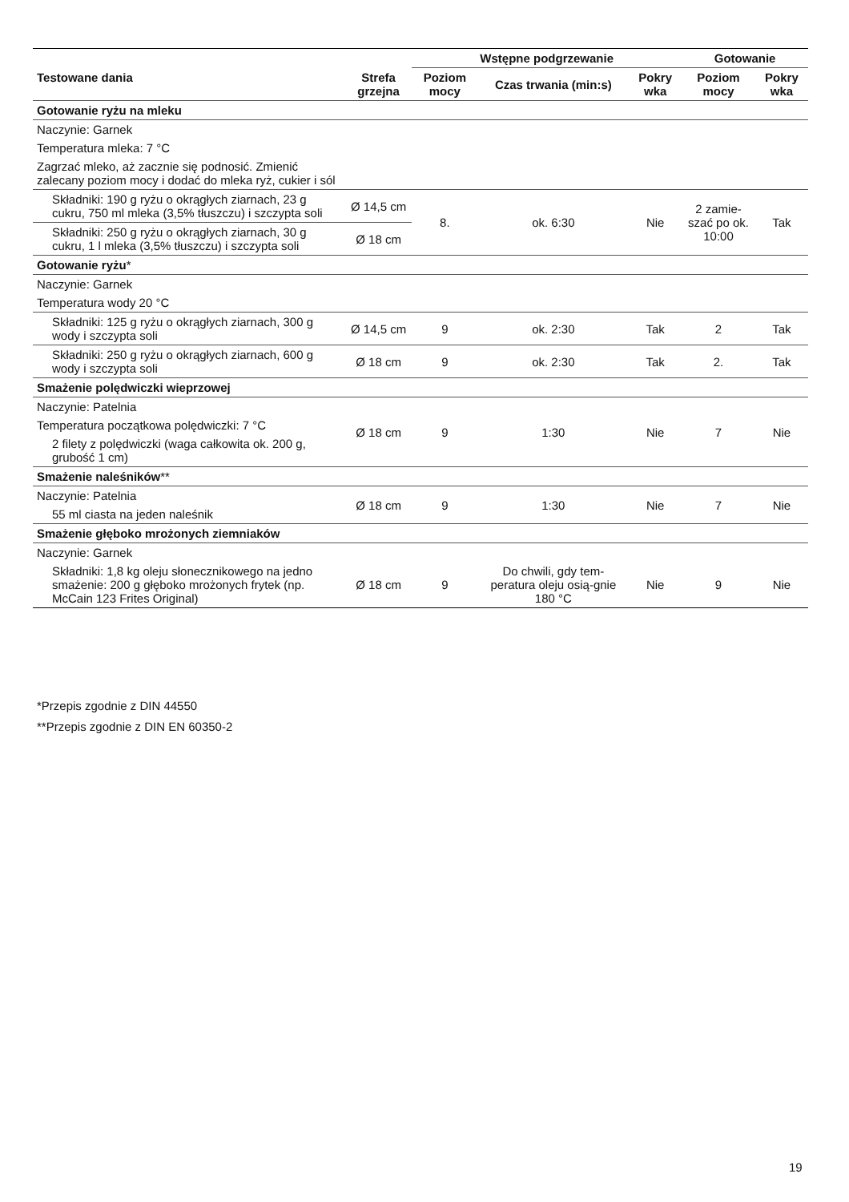| | | Wstępne podgrzewanie | | | Gotowanie | |
| --- | --- | --- | --- | --- | --- | --- |
| Testowane dania | Strefa grzejna | Poziom mocy | Czas trwania (min:s) | Pokry wka | Poziom mocy | Pokry wka |
| Gotowanie ryżu na mleku | | | | | | |
| Naczynie: Garnek | | | | | | |
| Temperatura mleka: 7 °C | | | | | | |
| Zagrzać mleko, aż zacznie się podnosić. Zmienić zalecany poziom mocy i dodać do mleka ryż, cukier i sól | | | | | | |
| Składniki: 190 g ryżu o okrągłych ziarnach, 23 g cukru, 750 ml mleka (3,5% tłuszczu) i szczypta soli | Ø 14,5 cm | 8. | ok. 6:30 | Nie | 2 zamie- szać po ok. 10:00 | Tak |
| Składniki: 250 g ryżu o okrągłych ziarnach, 30 g cukru, 1 l mleka (3,5% tłuszczu) i szczypta soli | Ø 18 cm | | | | | |
| Gotowanie ryżu * | | | | | | |
| Naczynie: Garnek | | | | | | |
| Temperatura wody 20 °C | | | | | | |
| Składniki: 125 g ryżu o okrągłych ziarnach, 300 g wody i szczypta soli | Ø 14,5 cm | 9 | ok. 2:30 | Tak | 2 | Tak |
| Składniki: 250 g ryżu o okrągłych ziarnach, 600 g wody i szczypta soli | Ø 18 cm | 9 | ok. 2:30 | Tak | 2. | Tak |
| Smażenie polędwiczki wieprzowej | | | | | | |
| Naczynie: Patelnia | Ø 18 cm | 9 | 1:30 | Nie | 7 | Nie |
| Temperatura początkowa polędwiczki: 7 °C | | | | | | |
| 2 filety z polędwiczki (waga całkowita ok. 200 g, grubość 1 cm) | | | | | | |
| Smażenie naleśników ** | | | | | | |
| Naczynie: Patelnia | Ø 18 cm | 9 | 1:30 | Nie | 7 | Nie |
| 55 ml ciasta na jeden naleśnik | | | | | | |
| Smażenie głęboko mrożonych ziemniaków | | | | | | |
| Naczynie: Garnek | | | | | | |
| Składniki: 1,8 kg oleju słonecznikowego na jedno smażenie: 200 g głęboko mrożonych frytek (np. McCain 123 Frites Original) | Ø 18 cm | 9 | Do chwili, gdy tem-peratura oleju osią-gnie 180 °C | Nie | 9 | Nie |
*Przepis zgodnie z DIN 44550
**Przepis zgodnie z DIN EN 60350-2
19